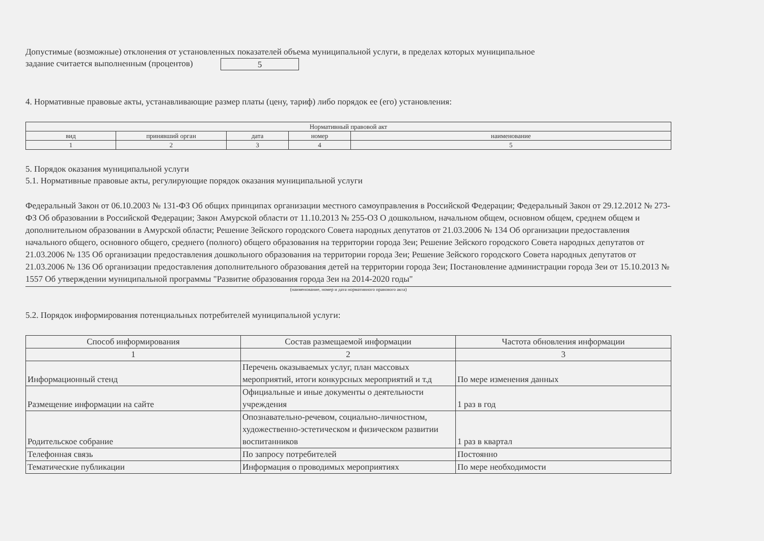Допустимые (возможные) отклонения от установленных показателей объема муниципальной услуги, в пределах которых муниципальное
задание считается выполненным (процентов) 5
4. Нормативные правовые акты, устанавливающие размер платы (цену, тариф) либо порядок ее (его) установления:
| Нормативный правовой акт | | | | |
| --- | --- | --- | --- | --- |
| вид | принявший орган | дата | номер | наименование |
| 1 | 2 | 3 | 4 | 5 |
5. Порядок оказания муниципальной услуги
5.1. Нормативные правовые акты, регулирующие порядок оказания муниципальной услуги
Федеральный Закон от 06.10.2003 № 131-ФЗ Об общих принципах организации местного самоуправления в Российской Федерации; Федеральный Закон от 29.12.2012 № 273-ФЗ Об образовании в Российской Федерации; Закон Амурской области от 11.10.2013 № 255-ОЗ О дошкольном, начальном общем, основном общем, среднем общем и дополнительном образовании в Амурской области; Решение Зейского городского Совета народных депутатов от 21.03.2006 № 134 Об организации предоставления начального общего, основного общего, среднего (полного) общего образования на территории города Зеи; Решение Зейского городского Совета народных депутатов от 21.03.2006 № 135 Об организации предоставления дошкольного образования на территории города Зеи; Решение Зейского городского Совета народных депутатов от 21.03.2006 № 136 Об организации предоставления дополнительного образования детей на территории города Зеи; Постановление администрации города Зеи от 15.10.2013 № 1557 Об утверждении муниципальной программы "Развитие образования города Зеи на 2014-2020 годы"
(наименование, номер и дата нормативного правового акта)
5.2. Порядок информирования потенциальных потребителей муниципальной услуги:
| Способ информирования | Состав размещаемой информации | Частота обновления информации |
| --- | --- | --- |
| 1 | 2 | 3 |
| Информационный стенд | Перечень оказываемых услуг, план массовых мероприятий, итоги конкурсных мероприятий и т.д | По мере изменения данных |
| Размещение информации на сайте | Официальные и иные документы о деятельности учреждения | 1 раз в год |
| Родительское собрание | Опознавательно-речевом, социально-личностном, художественно-эстетическом и физическом развитии воспитанников | 1 раз в квартал |
| Телефонная связь | По запросу потребителей | Постоянно |
| Тематические публикации | Информация о проводимых мероприятиях | По мере необходимости |